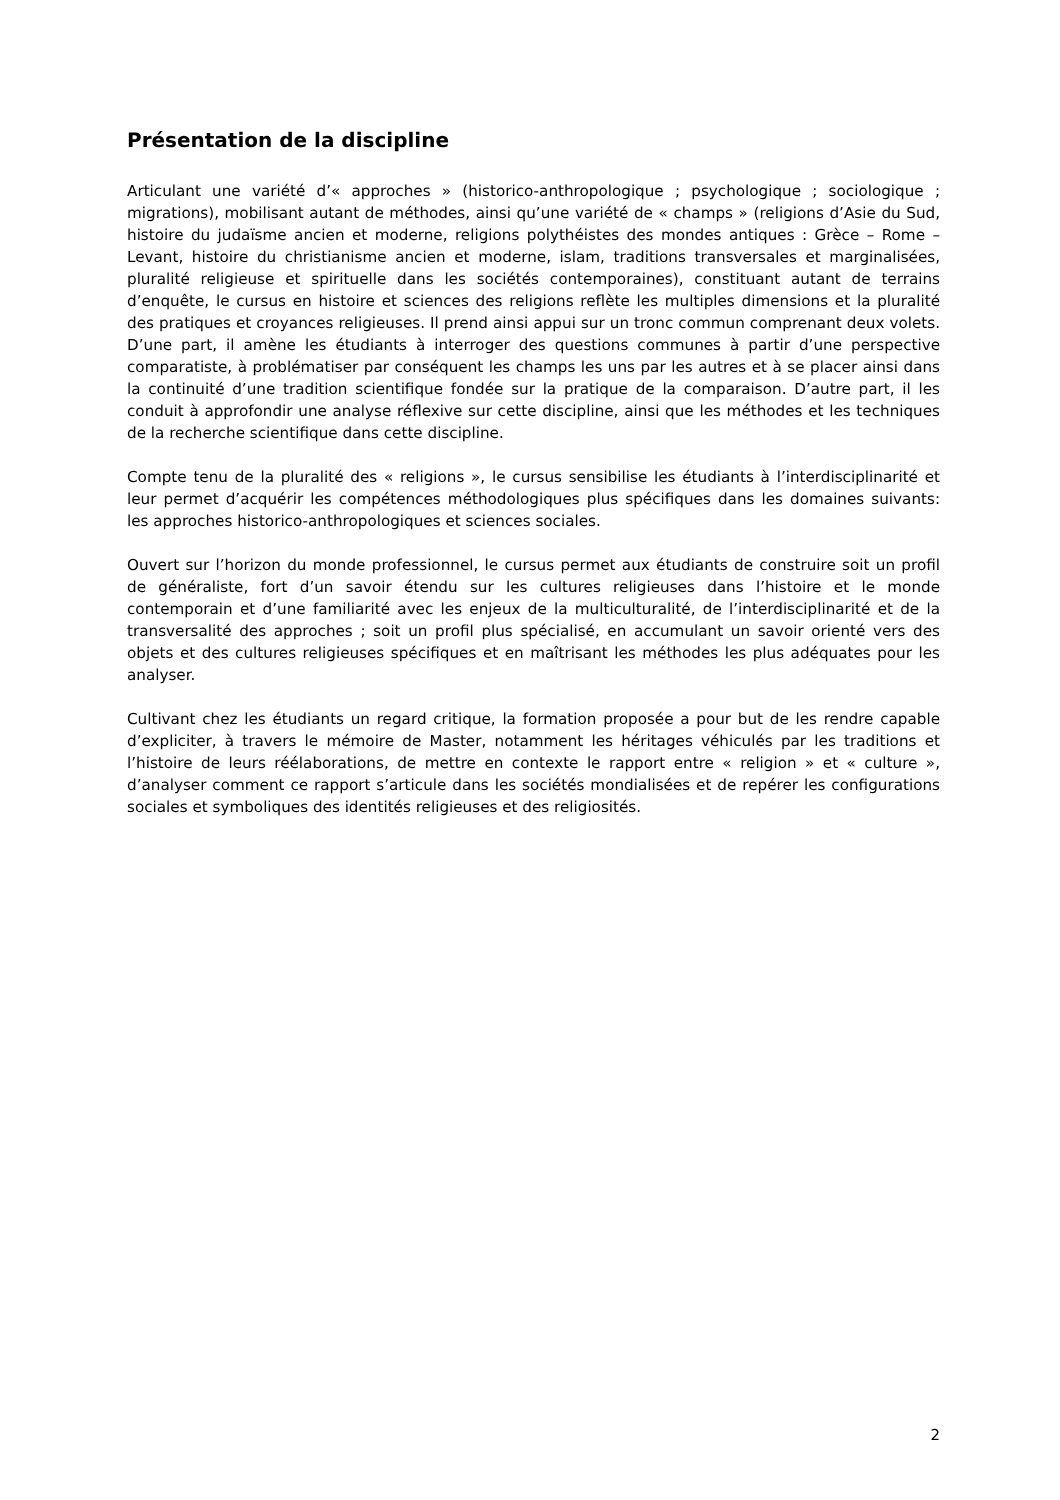Présentation de la discipline
Articulant une variété d’« approches » (historico-anthropologique ; psychologique ; sociologique ; migrations), mobilisant autant de méthodes, ainsi qu’une variété de « champs » (religions d’Asie du Sud, histoire du judaïsme ancien et moderne, religions polythéistes des mondes antiques : Grèce – Rome – Levant, histoire du christianisme ancien et moderne, islam, traditions transversales et marginalisées, pluralité religieuse et spirituelle dans les sociétés contemporaines), constituant autant de terrains d’enquête, le cursus en histoire et sciences des religions reflète les multiples dimensions et la pluralité des pratiques et croyances religieuses. Il prend ainsi appui sur un tronc commun comprenant deux volets. D’une part, il amène les étudiants à interroger des questions communes à partir d’une perspective comparatiste, à problématiser par conséquent les champs les uns par les autres et à se placer ainsi dans la continuité d’une tradition scientifique fondée sur la pratique de la comparaison. D’autre part, il les conduit à approfondir une analyse réflexive sur cette discipline, ainsi que les méthodes et les techniques de la recherche scientifique dans cette discipline.
Compte tenu de la pluralité des « religions », le cursus sensibilise les étudiants à l’interdisciplinarité et leur permet d’acquérir les compétences méthodologiques plus spécifiques dans les domaines suivants: les approches historico-anthropologiques et sciences sociales.
Ouvert sur l’horizon du monde professionnel, le cursus permet aux étudiants de construire soit un profil de généraliste, fort d’un savoir étendu sur les cultures religieuses dans l’histoire et le monde contemporain et d’une familiarité avec les enjeux de la multiculturalité, de l’interdisciplinarité et de la transversalité des approches ; soit un profil plus spécialisé, en accumulant un savoir orienté vers des objets et des cultures religieuses spécifiques et en maîtrisant les méthodes les plus adéquates pour les analyser.
Cultivant chez les étudiants un regard critique, la formation proposée a pour but de les rendre capable d’expliciter, à travers le mémoire de Master, notamment les héritages véhiculés par les traditions et l’histoire de leurs réélaborations, de mettre en contexte le rapport entre « religion » et « culture », d’analyser comment ce rapport s’articule dans les sociétés mondialisées et de repérer les configurations sociales et symboliques des identités religieuses et des religiosités.
2